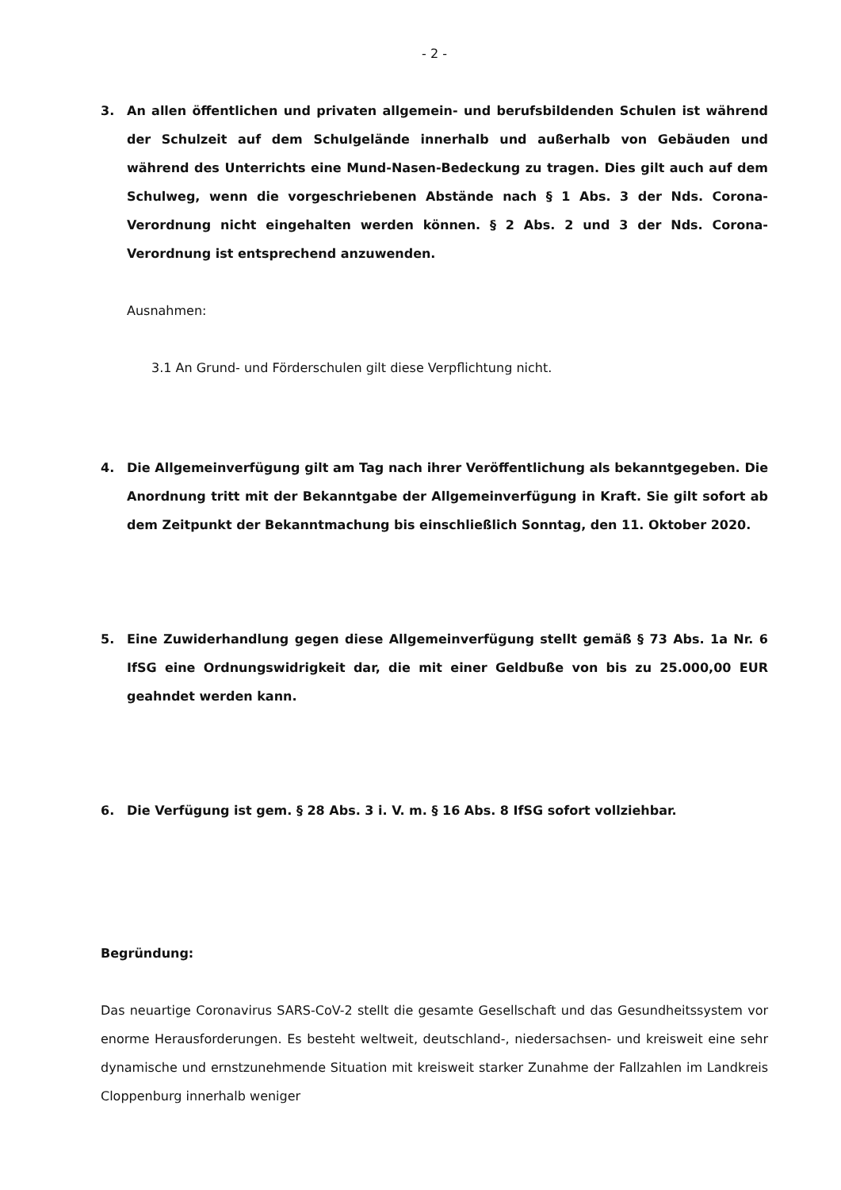- 2 -
3. An allen öffentlichen und privaten allgemein- und berufsbildenden Schulen ist während der Schulzeit auf dem Schulgelände innerhalb und außerhalb von Gebäuden und während des Unterrichts eine Mund-Nasen-Bedeckung zu tragen. Dies gilt auch auf dem Schulweg, wenn die vorgeschriebenen Abstände nach § 1 Abs. 3 der Nds. Corona-Verordnung nicht eingehalten werden können. § 2 Abs. 2 und 3 der Nds. Corona-Verordnung ist entsprechend anzuwenden.
Ausnahmen:
3.1 An Grund- und Förderschulen gilt diese Verpflichtung nicht.
4. Die Allgemeinverfügung gilt am Tag nach ihrer Veröffentlichung als bekanntgegeben. Die Anordnung tritt mit der Bekanntgabe der Allgemeinverfügung in Kraft. Sie gilt sofort ab dem Zeitpunkt der Bekanntmachung bis einschließlich Sonntag, den 11. Oktober 2020.
5. Eine Zuwiderhandlung gegen diese Allgemeinverfügung stellt gemäß § 73 Abs. 1a Nr. 6 IfSG eine Ordnungswidrigkeit dar, die mit einer Geldbuße von bis zu 25.000,00 EUR geahndet werden kann.
6. Die Verfügung ist gem. § 28 Abs. 3 i. V. m. § 16 Abs. 8 IfSG sofort vollziehbar.
Begründung:
Das neuartige Coronavirus SARS-CoV-2 stellt die gesamte Gesellschaft und das Gesundheitssystem vor enorme Herausforderungen. Es besteht weltweit, deutschland-, niedersachsen- und kreisweit eine sehr dynamische und ernstzunehmende Situation mit kreisweit starker Zunahme der Fallzahlen im Landkreis Cloppenburg innerhalb weniger